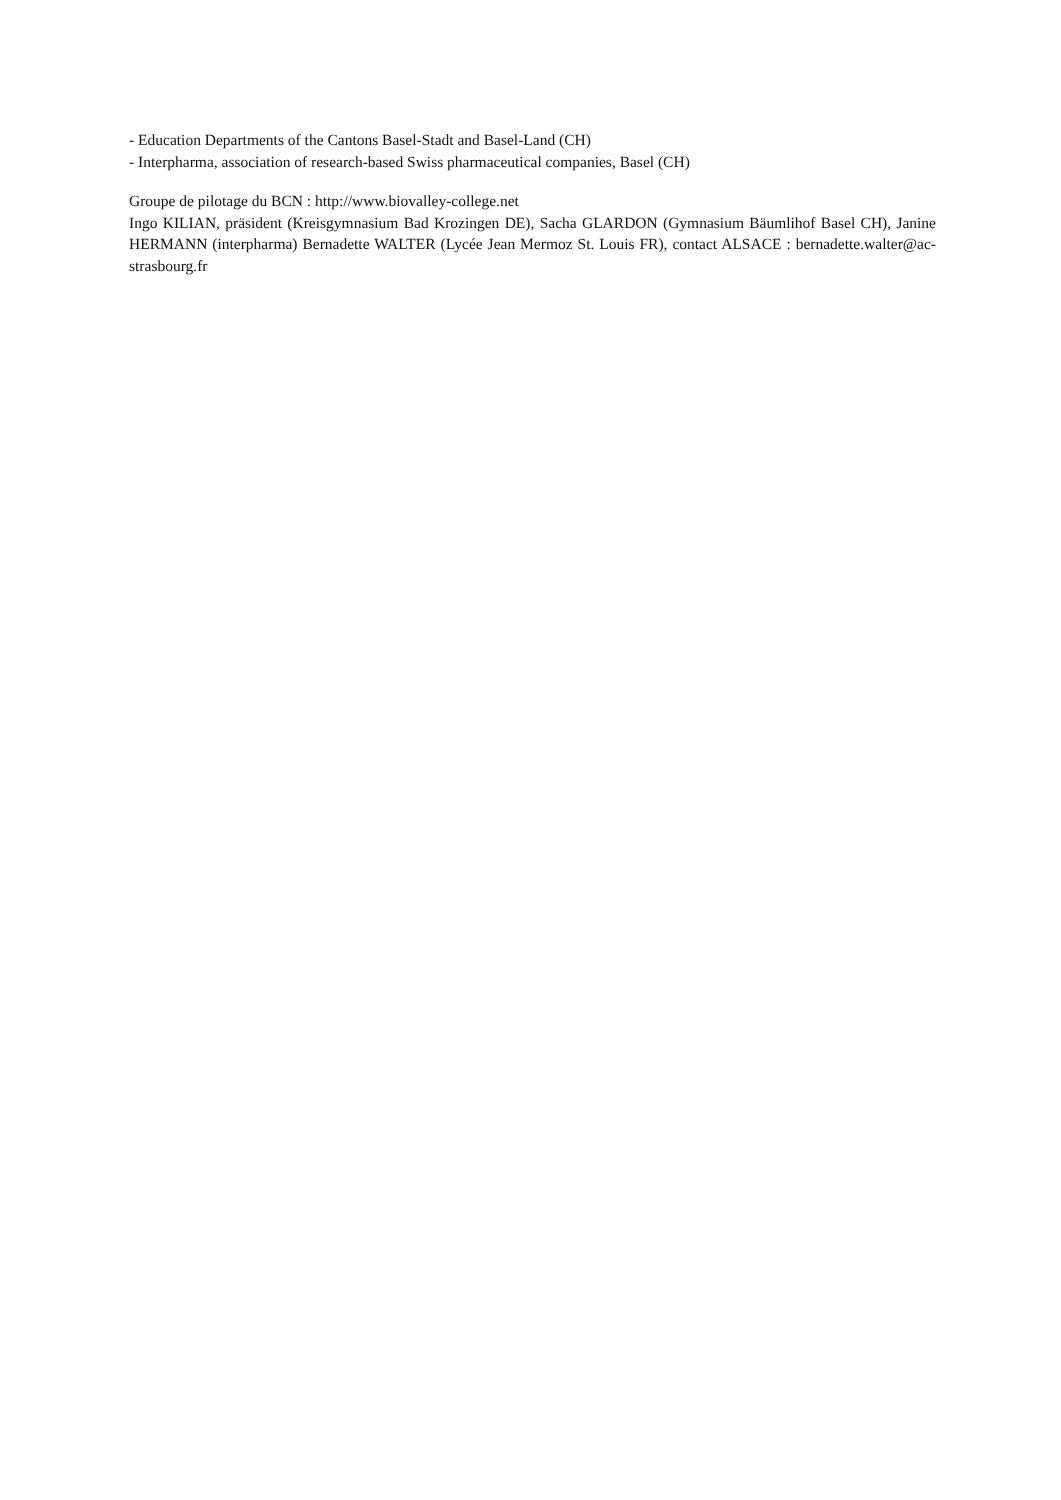- Education Departments of the Cantons Basel-Stadt and Basel-Land (CH)
- Interpharma, association of research-based Swiss pharmaceutical companies, Basel (CH)
Groupe de pilotage du BCN : http://www.biovalley-college.net
Ingo KILIAN, präsident (Kreisgymnasium Bad Krozingen DE), Sacha GLARDON (Gymnasium Bäumlihof Basel CH), Janine HERMANN (interpharma) Bernadette WALTER (Lycée Jean Mermoz St. Louis FR), contact ALSACE : bernadette.walter@ac-strasbourg.fr